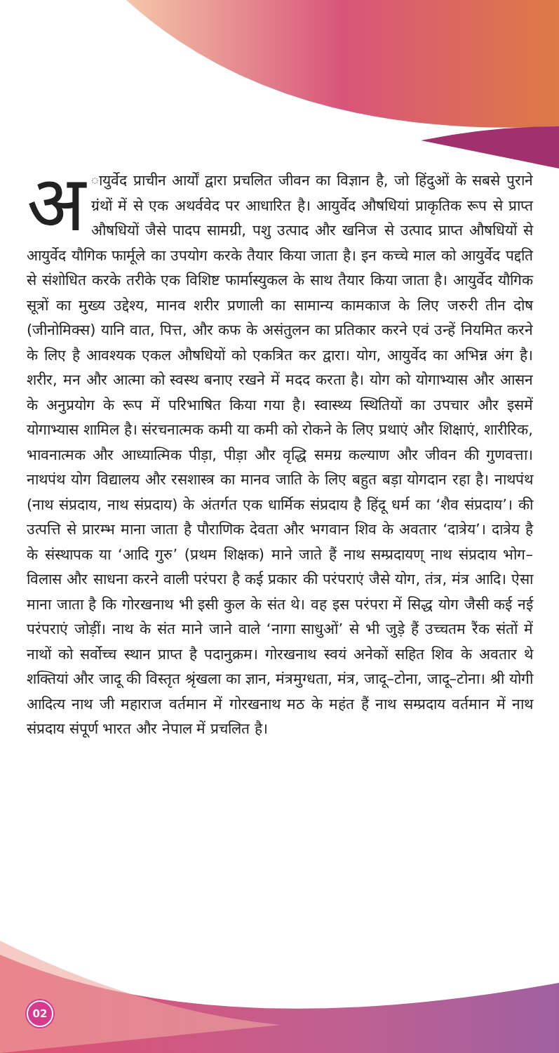अ ायुर्वेद प्राचीन आर्यों द्वारा प्रचलित जीवन का विज्ञान है, जो हिंदुओं के सबसे पुराने ग्रंथों में से एक अथर्ववेद पर आधारित है। आयुर्वेद औषधियां प्राकृतिक रूप से प्राप्त औषधियों जैसे पादप सामग्री, पशु उत्पाद और खनिज से उत्पाद प्राप्त औषधियों से आयुर्वेद यौगिक फार्मूले का उपयोग करके तैयार किया जाता है। इन कच्चे माल को आयुर्वेद पद्दति से संशोधित करके तरीके एक विशिष्ट फार्मास्युकल के साथ तैयार किया जाता है। आयुर्वेद यौगिक सूत्रों का मुख्य उद्देश्य, मानव शरीर प्रणाली का सामान्य कामकाज के लिए जरुरी तीन दोष (जीनोमिक्स) यानि वात, पित्त, और कफ के असंतुलन का प्रतिकार करने एवं उन्हें नियमित करने के लिए है आवश्यक एकल औषधियों को एकत्रित कर द्वारा। योग, आयुर्वेद का अभिन्न अंग है। शरीर, मन और आत्मा को स्वस्थ बनाए रखने में मदद करता है। योग को योगाभ्यास और आसन के अनुप्रयोग के रूप में परिभाषित किया गया है। स्वास्थ्य स्थितियों का उपचार और इसमें योगाभ्यास शामिल है। संरचनात्मक कमी या कमी को रोकने के लिए प्रथाएं और शिक्षाएं, शारीरिक, भावनात्मक और आध्यात्मिक पीड़ा, पीड़ा और वृद्धि समग्र कल्याण और जीवन की गुणवत्ता। नाथपंथ योग विद्यालय और रसशास्त्र का मानव जाति के लिए बहुत बड़ा योगदान रहा है। नाथपंथ (नाथ संप्रदाय, नाथ संप्रदाय) के अंतर्गत एक धार्मिक संप्रदाय है हिंदू धर्म का ‘शैव संप्रदाय’। की उत्पत्ति से प्रारम्भ माना जाता है पौराणिक देवता और भगवान शिव के अवतार ‘दात्रेय’। दात्रेय है के संस्थापक या ‘आदि गुरु’ (प्रथम शिक्षक) माने जाते हैं नाथ सम्प्रदायण् नाथ संप्रदाय भोग–विलास और साधना करने वाली परंपरा है कई प्रकार की परंपराएं जैसे योग, तंत्र, मंत्र आदि। ऐसा माना जाता है कि गोरखनाथ भी इसी कुल के संत थे। वह इस परंपरा में सिद्ध योग जैसी कई नई परंपराएं जोड़ीं। नाथ के संत माने जाने वाले ‘नागा साधुओं’ से भी जुड़े हैं उच्चतम रैंक संतों में नाथों को सर्वोच्च स्थान प्राप्त है पदानुक्रम। गोरखनाथ स्वयं अनेकों सहित शिव के अवतार थे शक्तियां और जादू की विस्तृत श्रृंखला का ज्ञान, मंत्रमुग्धता, मंत्र, जादू–टोना, जादू–टोना। श्री योगी आदित्य नाथ जी महाराज वर्तमान में गोरखनाथ मठ के महंत हैं नाथ सम्प्रदाय वर्तमान में नाथ संप्रदाय संपूर्ण भारत और नेपाल में प्रचलित है।
02